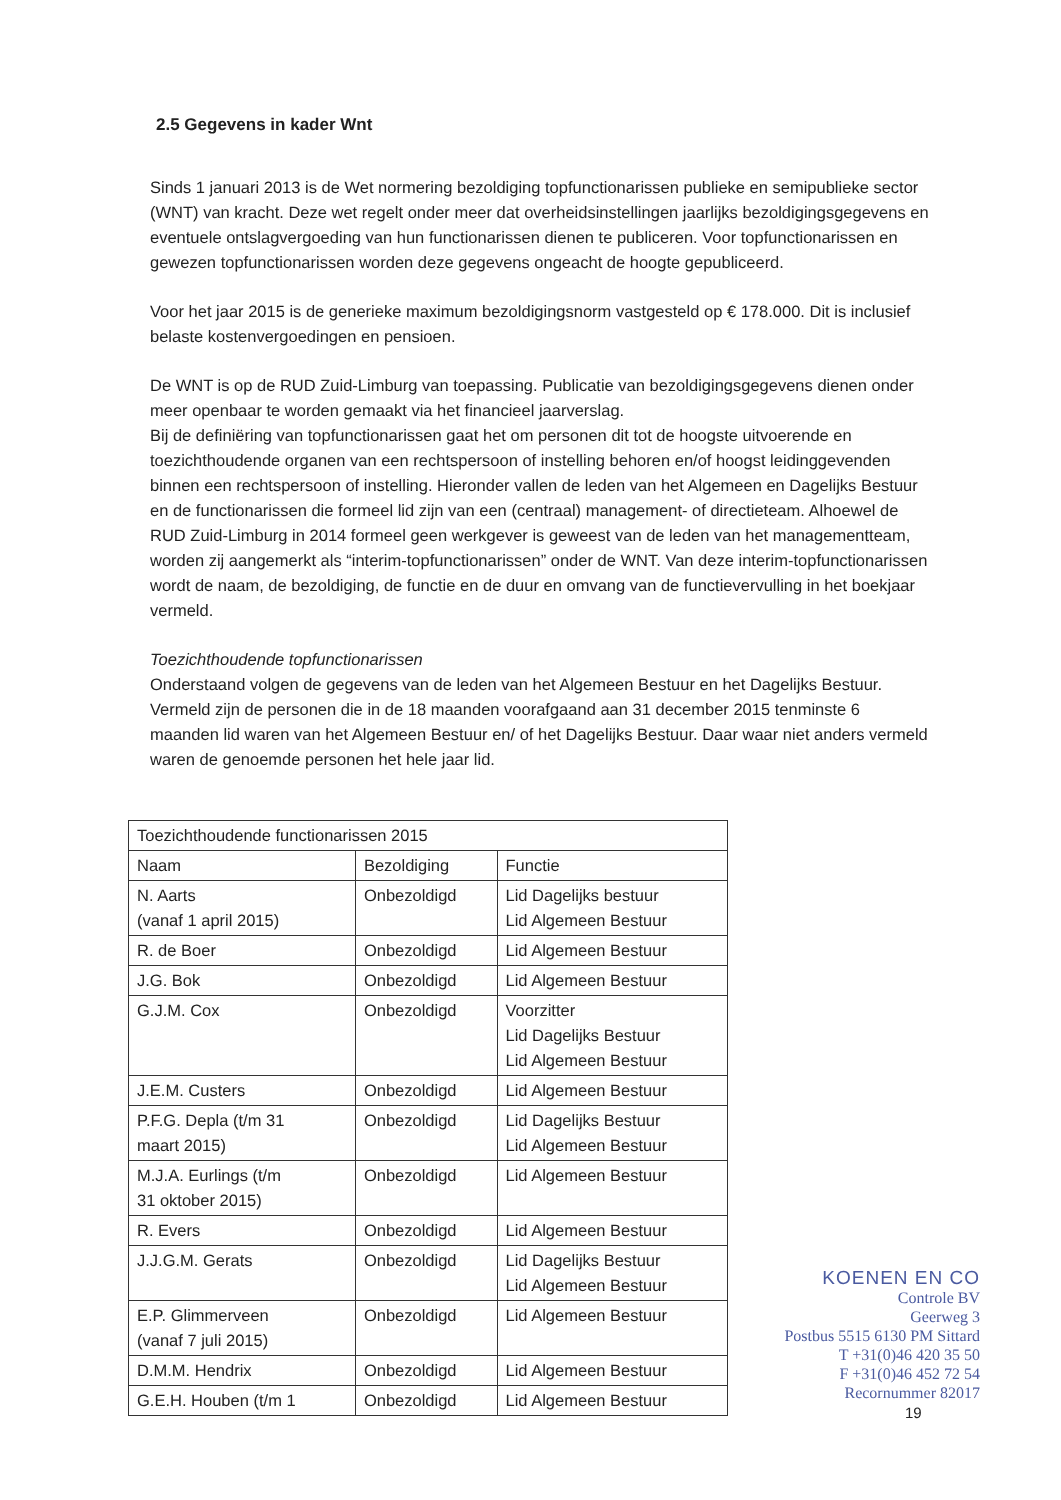2.5 Gegevens in kader Wnt
Sinds 1 januari 2013 is de Wet normering bezoldiging topfunctionarissen publieke en semipublieke sector (WNT) van kracht. Deze wet regelt onder meer dat overheidsinstellingen jaarlijks bezoldigingsgegevens en eventuele ontslagvergoeding van hun functionarissen dienen te publiceren. Voor topfunctionarissen en gewezen topfunctionarissen worden deze gegevens ongeacht de hoogte gepubliceerd.
Voor het jaar 2015 is de generieke maximum bezoldigingsnorm vastgesteld op € 178.000. Dit is inclusief belaste kostenvergoedingen en pensioen.
De WNT is op de RUD Zuid-Limburg van toepassing. Publicatie van bezoldigingsgegevens dienen onder meer openbaar te worden gemaakt via het financieel jaarverslag.
Bij de definiëring van topfunctionarissen gaat het om personen dit tot de hoogste uitvoerende en toezichthoudende organen van een rechtspersoon of instelling behoren en/of hoogst leidinggevenden binnen een rechtspersoon of instelling. Hieronder vallen de leden van het Algemeen en Dagelijks Bestuur en de functionarissen die formeel lid zijn van een (centraal) management- of directieteam. Alhoewel de RUD Zuid-Limburg in 2014 formeel geen werkgever is geweest van de leden van het managementteam, worden zij aangemerkt als “interim-topfunctionarissen” onder de WNT. Van deze interim-topfunctionarissen wordt de naam, de bezoldiging, de functie en de duur en omvang van de functievervulling in het boekjaar vermeld.
Toezichthoudende topfunctionarissen
Onderstaand volgen de gegevens van de leden van het Algemeen Bestuur en het Dagelijks Bestuur. Vermeld zijn de personen die in de 18 maanden voorafgaand aan 31 december 2015 tenminste 6 maanden lid waren van het Algemeen Bestuur en/ of het Dagelijks Bestuur. Daar waar niet anders vermeld waren de genoemde personen het hele jaar lid.
| Toezichthoudende functionarissen 2015 | | |
| Naam | Bezoldiging | Functie |
| N. Aarts (vanaf 1 april 2015) | Onbezoldigd | Lid Dagelijks bestuur Lid Algemeen Bestuur |
| R. de Boer | Onbezoldigd | Lid Algemeen Bestuur |
| J.G. Bok | Onbezoldigd | Lid Algemeen Bestuur |
| G.J.M. Cox | Onbezoldigd | Voorzitter Lid Dagelijks Bestuur Lid Algemeen Bestuur |
| J.E.M. Custers | Onbezoldigd | Lid Algemeen Bestuur |
| P.F.G. Depla (t/m 31 maart 2015) | Onbezoldigd | Lid Dagelijks Bestuur Lid Algemeen Bestuur |
| M.J.A. Eurlings (t/m 31 oktober 2015) | Onbezoldigd | Lid Algemeen Bestuur |
| R. Evers | Onbezoldigd | Lid Algemeen Bestuur |
| J.J.G.M. Gerats | Onbezoldigd | Lid Dagelijks Bestuur Lid Algemeen Bestuur |
| E.P. Glimmerveen (vanaf 7 juli 2015) | Onbezoldigd | Lid Algemeen Bestuur |
| D.M.M. Hendrix | Onbezoldigd | Lid Algemeen Bestuur |
| G.E.H. Houben (t/m 1 | Onbezoldigd | Lid Algemeen Bestuur |
KOENEN EN CO
Controle BV
Geerweg 3
Postbus 5515 6130 PM Sittard
T +31(0)46 420 35 50
F +31(0)46 452 72 54
Recornummer 82017
19